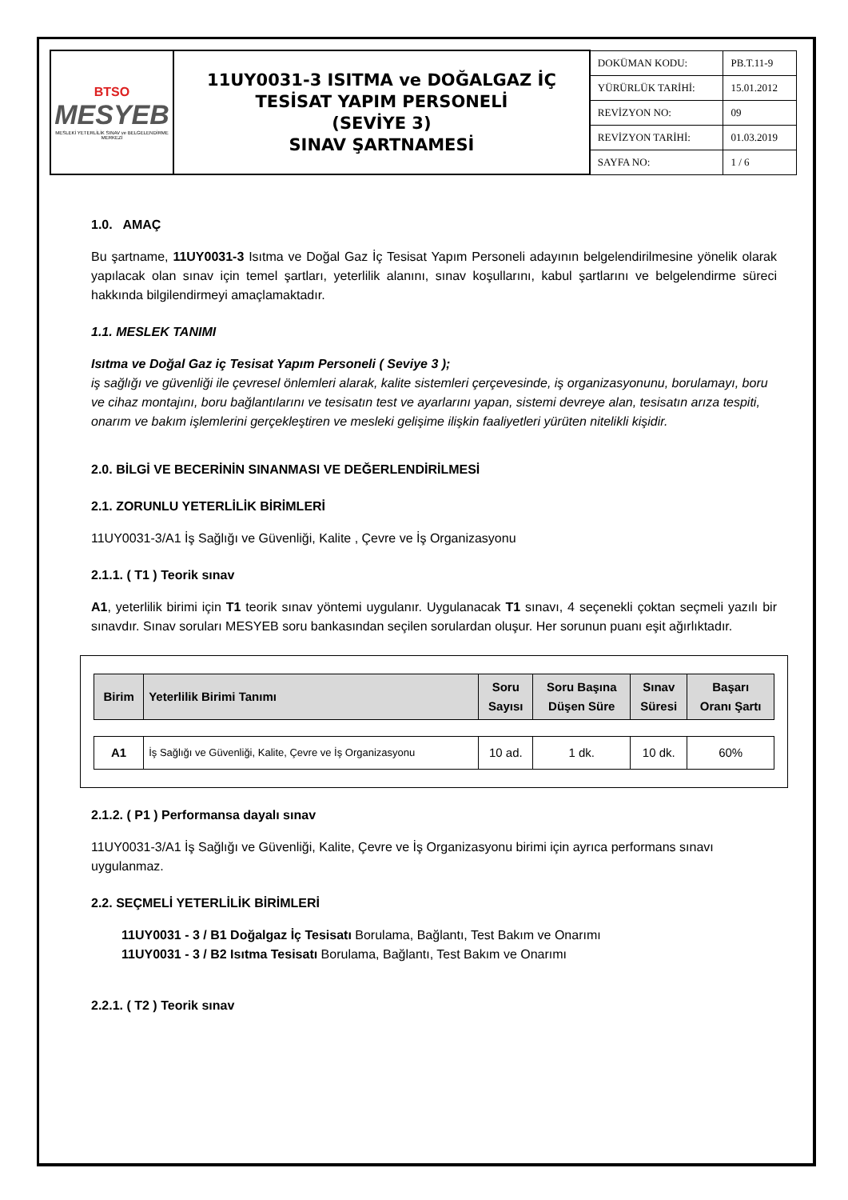| BTSO MESYEB MESLEKİ YETERLİLİK SINAV ve BELGELENDİRME MERKEZİ | 11UY0031-3 ISITMA ve DOĞALGAZ İÇ TESİSAT YAPIM PERSONELİ (SEVİYE 3) SINAV ŞARTNAMESİ | DOKÜMAN KODU: | PB.T.11-9 |
| | | YÜRÜRLÜK TARİHİ: | 15.01.2012 |
| | | REVİZYON NO: | 09 |
| | | REVİZYON TARİHİ: | 01.03.2019 |
| | | SAYFA NO: | 1 / 6 |
1.0. AMAÇ
Bu şartname, 11UY0031-3 Isıtma ve Doğal Gaz İç Tesisat Yapım Personeli adayının belgelendirilmesine yönelik olarak yapılacak olan sınav için temel şartları, yeterlilik alanını, sınav koşullarını, kabul şartlarını ve belgelendirme süreci hakkında bilgilendirmeyi amaçlamaktadır.
1.1. MESLEK TANIMI
Isıtma ve Doğal Gaz iç Tesisat Yapım Personeli ( Seviye 3 );
iş sağlığı ve güvenliği ile çevresel önlemleri alarak, kalite sistemleri çerçevesinde, iş organizasyonunu, borulamayı, boru ve cihaz montajını, boru bağlantılarını ve tesisatın test ve ayarlarını yapan, sistemi devreye alan, tesisatın arıza tespiti, onarım ve bakım işlemlerini gerçekleştiren ve mesleki gelişime ilişkin faaliyetleri yürüten nitelikli kişidir.
2.0. BİLGİ VE BECERİNİN SINANMASI VE DEĞERLENDİRİLMESİ
2.1. ZORUNLU YETERLİLİK BİRİMLERİ
11UY0031-3/A1 İş Sağlığı ve Güvenliği, Kalite , Çevre ve İş Organizasyonu
2.1.1. ( T1 ) Teorik sınav
A1, yeterlilik birimi için T1 teorik sınav yöntemi uygulanır. Uygulanacak T1 sınavı, 4 seçenekli çoktan seçmeli yazılı bir sınavdır. Sınav soruları MESYEB soru bankasından seçilen sorulardan oluşur. Her sorunun puanı eşit ağırlıktadır.
| Birim | Yeterlilik Birimi Tanımı | Soru Sayısı | Soru Başına Düşen Süre | Sınav Süresi | Başarı Oranı Şartı |
| --- | --- | --- | --- | --- | --- |
| A1 | İş Sağlığı ve Güvenliği, Kalite, Çevre ve İş Organizasyonu | 10 ad. | 1 dk. | 10 dk. | 60% |
2.1.2. ( P1 ) Performansa dayalı sınav
11UY0031-3/A1 İş Sağlığı ve Güvenliği, Kalite, Çevre ve İş Organizasyonu birimi için ayrıca performans sınavı uygulanmaz.
2.2. SEÇMELİ YETERLİLİK BİRİMLERİ
11UY0031 - 3 / B1 Doğalgaz İç Tesisatı Borulama, Bağlantı, Test Bakım ve Onarımı
11UY0031 - 3 / B2 Isıtma Tesisatı Borulama, Bağlantı, Test Bakım ve Onarımı
2.2.1. ( T2 ) Teorik sınav